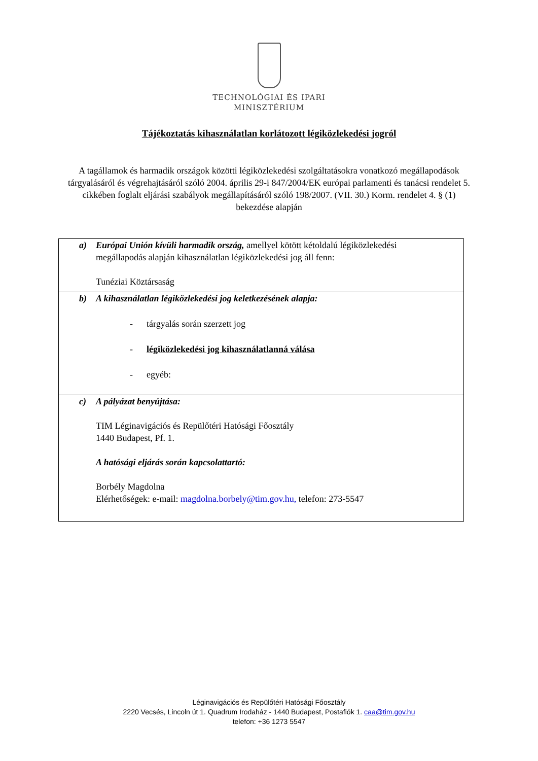TECHNOLÓGIAI ÉS IPARI
MINISZTÉRIUM
Tájékoztatás kihasználatlan korlátozott légiközlekedési jogról
A tagállamok és harmadik országok közötti légiközlekedési szolgáltatásokra vonatkozó megállapodások tárgyalásáról és végrehajtásáról szóló 2004. április 29-i 847/2004/EK európai parlamenti és tanácsi rendelet 5. cikkében foglalt eljárási szabályok megállapításáról szóló 198/2007. (VII. 30.) Korm. rendelet 4. § (1) bekezdése alapján
| a) Európai Unión kívüli harmadik ország, amellyel kötött kétoldalú légiközlekedési megállapodás alapján kihasználatlan légiközlekedési jog áll fenn: Tunéziai Köztársaság |
| b) A kihasználatlan légiközlekedési jog keletkezésének alapja: - tárgyalás során szerzett jog - légiközlekedési jog kihasználatlanná válása - egyéb: |
| c) A pályázat benyújtása: TIM Léginavigációs és Repülőtéri Hatósági Főosztály 1440 Budapest, Pf. 1. A hatósági eljárás során kapcsolattartó: Borbély Magdolna Elérhetőségek: e-mail: magdolna.borbely@tim.gov.hu, telefon: 273-5547 |
Léginavigációs és Repülőtéri Hatósági Főosztály
2220 Vecsés, Lincoln út 1. Quadrum Irodaház - 1440 Budapest, Postafiók 1. caa@tim.gov.hu
telefon: +36 1273 5547